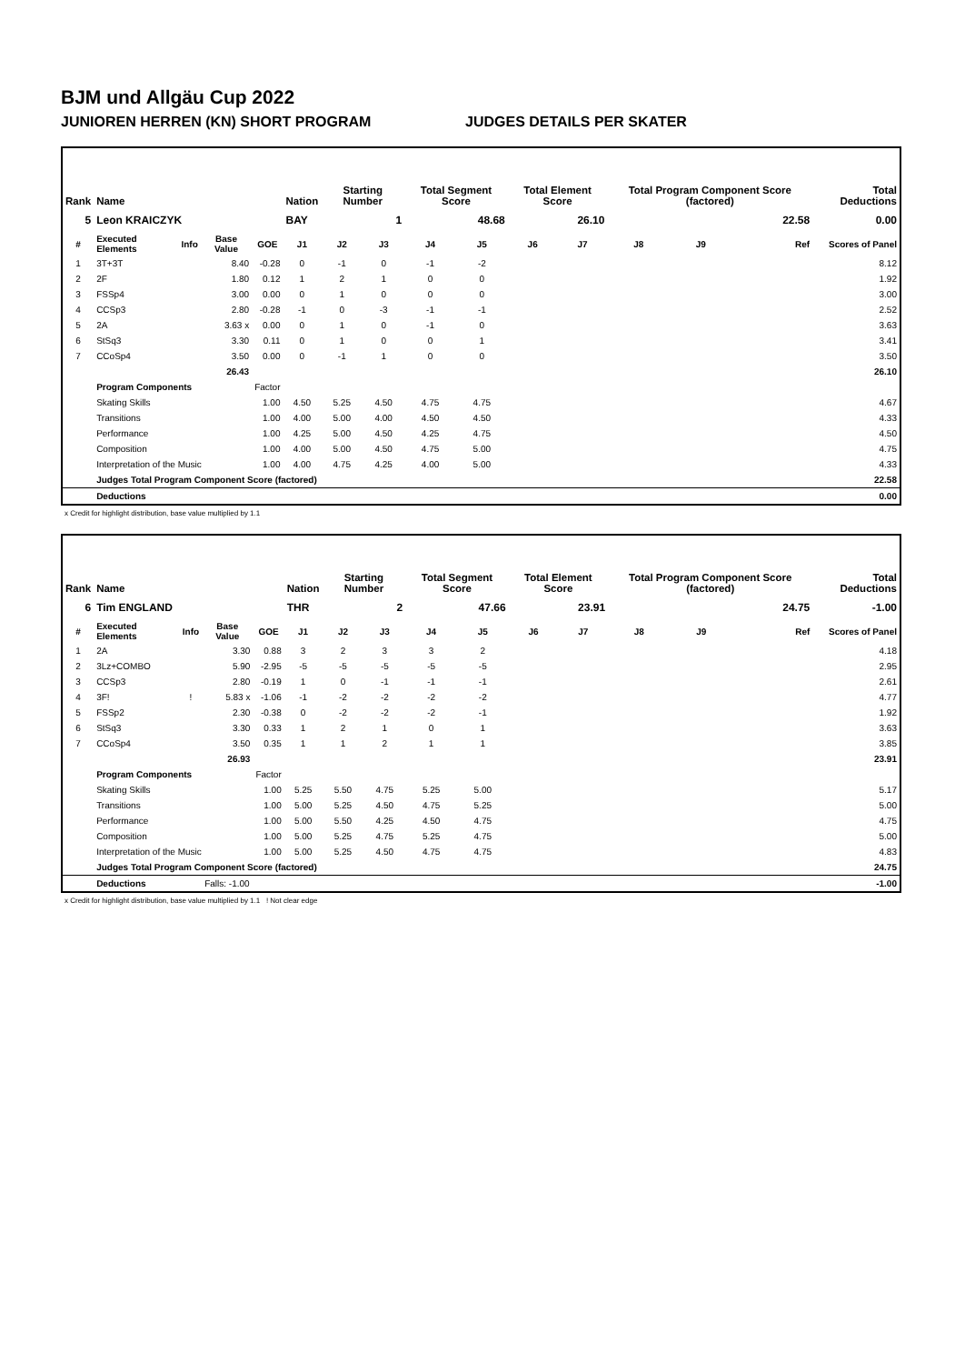BJM und Allgäu Cup 2022
JUNIOREN HERREN (KN) SHORT PROGRAM JUDGES DETAILS PER SKATER
| Rank | Name | | | | Nation | Starting Number | | Total Segment Score | | Total Element Score | | Total Program Component Score (factored) | | | Total Deductions |
| --- | --- | --- | --- | --- | --- | --- | --- | --- | --- | --- | --- | --- | --- | --- | --- |
| 5 | Leon KRAICZYK | | | | BAY | 1 | | 48.68 | | 26.10 | | 22.58 | | | 0.00 |
| # | Executed Elements | Info | Base Value | GOE | J1 | J2 | J3 | J4 | J5 | J6 | J7 | J8 | J9 | Ref | Scores of Panel |
| 1 | 3T+3T | | 8.40 | -0.28 | 0 | -1 | 0 | -1 | -2 | | | | | | 8.12 |
| 2 | 2F | | 1.80 | 0.12 | 1 | 2 | 1 | 0 | 0 | | | | | | 1.92 |
| 3 | FSSp4 | | 3.00 | 0.00 | 0 | 1 | 0 | 0 | 0 | | | | | | 3.00 |
| 4 | CCSp3 | | 2.80 | -0.28 | -1 | 0 | -3 | -1 | -1 | | | | | | 2.52 |
| 5 | 2A | | 3.63 x | 0.00 | 0 | 1 | 0 | -1 | 0 | | | | | | 3.63 |
| 6 | StSq3 | | 3.30 | 0.11 | 0 | 1 | 0 | 0 | 1 | | | | | | 3.41 |
| 7 | CCoSp4 | | 3.50 | 0.00 | 0 | -1 | 1 | 0 | 0 | | | | | | 3.50 |
| | | | 26.43 | | | | | | | | | | | | 26.10 |
| | Program Components | | | Factor | | | | | | | | | | | |
| | Skating Skills | | | 1.00 | 4.50 | 5.25 | 4.50 | 4.75 | 4.75 | | | | | | 4.67 |
| | Transitions | | | 1.00 | 4.00 | 5.00 | 4.00 | 4.50 | 4.50 | | | | | | 4.33 |
| | Performance | | | 1.00 | 4.25 | 5.00 | 4.50 | 4.25 | 4.75 | | | | | | 4.50 |
| | Composition | | | 1.00 | 4.00 | 5.00 | 4.50 | 4.75 | 5.00 | | | | | | 4.75 |
| | Interpretation of the Music | | | 1.00 | 4.00 | 4.75 | 4.25 | 4.00 | 5.00 | | | | | | 4.33 |
| | Judges Total Program Component Score (factored) | | | | | | | | | | | | | | 22.58 |
| | Deductions | | | | | | | | | | | | | | 0.00 |
x Credit for highlight distribution, base value multiplied by 1.1
| Rank | Name | | | | Nation | Starting Number | | Total Segment Score | | Total Element Score | | Total Program Component Score (factored) | | | Total Deductions |
| --- | --- | --- | --- | --- | --- | --- | --- | --- | --- | --- | --- | --- | --- | --- | --- |
| 6 | Tim ENGLAND | | | | THR | 2 | | 47.66 | | 23.91 | | 24.75 | | | -1.00 |
| # | Executed Elements | Info | Base Value | GOE | J1 | J2 | J3 | J4 | J5 | J6 | J7 | J8 | J9 | Ref | Scores of Panel |
| 1 | 2A | | 3.30 | 0.88 | 3 | 2 | 3 | 3 | 2 | | | | | | 4.18 |
| 2 | 3Lz+COMBO | | 5.90 | -2.95 | -5 | -5 | -5 | -5 | -5 | | | | | | 2.95 |
| 3 | CCSp3 | | 2.80 | -0.19 | 1 | 0 | -1 | -1 | -1 | | | | | | 2.61 |
| 4 | 3F! | ! | 5.83 x | -1.06 | -1 | -2 | -2 | -2 | -2 | | | | | | 4.77 |
| 5 | FSSp2 | | 2.30 | -0.38 | 0 | -2 | -2 | -2 | -1 | | | | | | 1.92 |
| 6 | StSq3 | | 3.30 | 0.33 | 1 | 2 | 1 | 0 | 1 | | | | | | 3.63 |
| 7 | CCoSp4 | | 3.50 | 0.35 | 1 | 1 | 2 | 1 | 1 | | | | | | 3.85 |
| | | | 26.93 | | | | | | | | | | | | 23.91 |
| | Program Components | | | Factor | | | | | | | | | | | |
| | Skating Skills | | | 1.00 | 5.25 | 5.50 | 4.75 | 5.25 | 5.00 | | | | | | 5.17 |
| | Transitions | | | 1.00 | 5.00 | 5.25 | 4.50 | 4.75 | 5.25 | | | | | | 5.00 |
| | Performance | | | 1.00 | 5.00 | 5.50 | 4.25 | 4.50 | 4.75 | | | | | | 4.75 |
| | Composition | | | 1.00 | 5.00 | 5.25 | 4.75 | 5.25 | 4.75 | | | | | | 5.00 |
| | Interpretation of the Music | | | 1.00 | 5.00 | 5.25 | 4.50 | 4.75 | 4.75 | | | | | | 4.83 |
| | Judges Total Program Component Score (factored) | | | | | | | | | | | | | | 24.75 |
| | Deductions | | Falls: -1.00 | | | | | | | | | | | | -1.00 |
x Credit for highlight distribution, base value multiplied by 1.1 ! Not clear edge